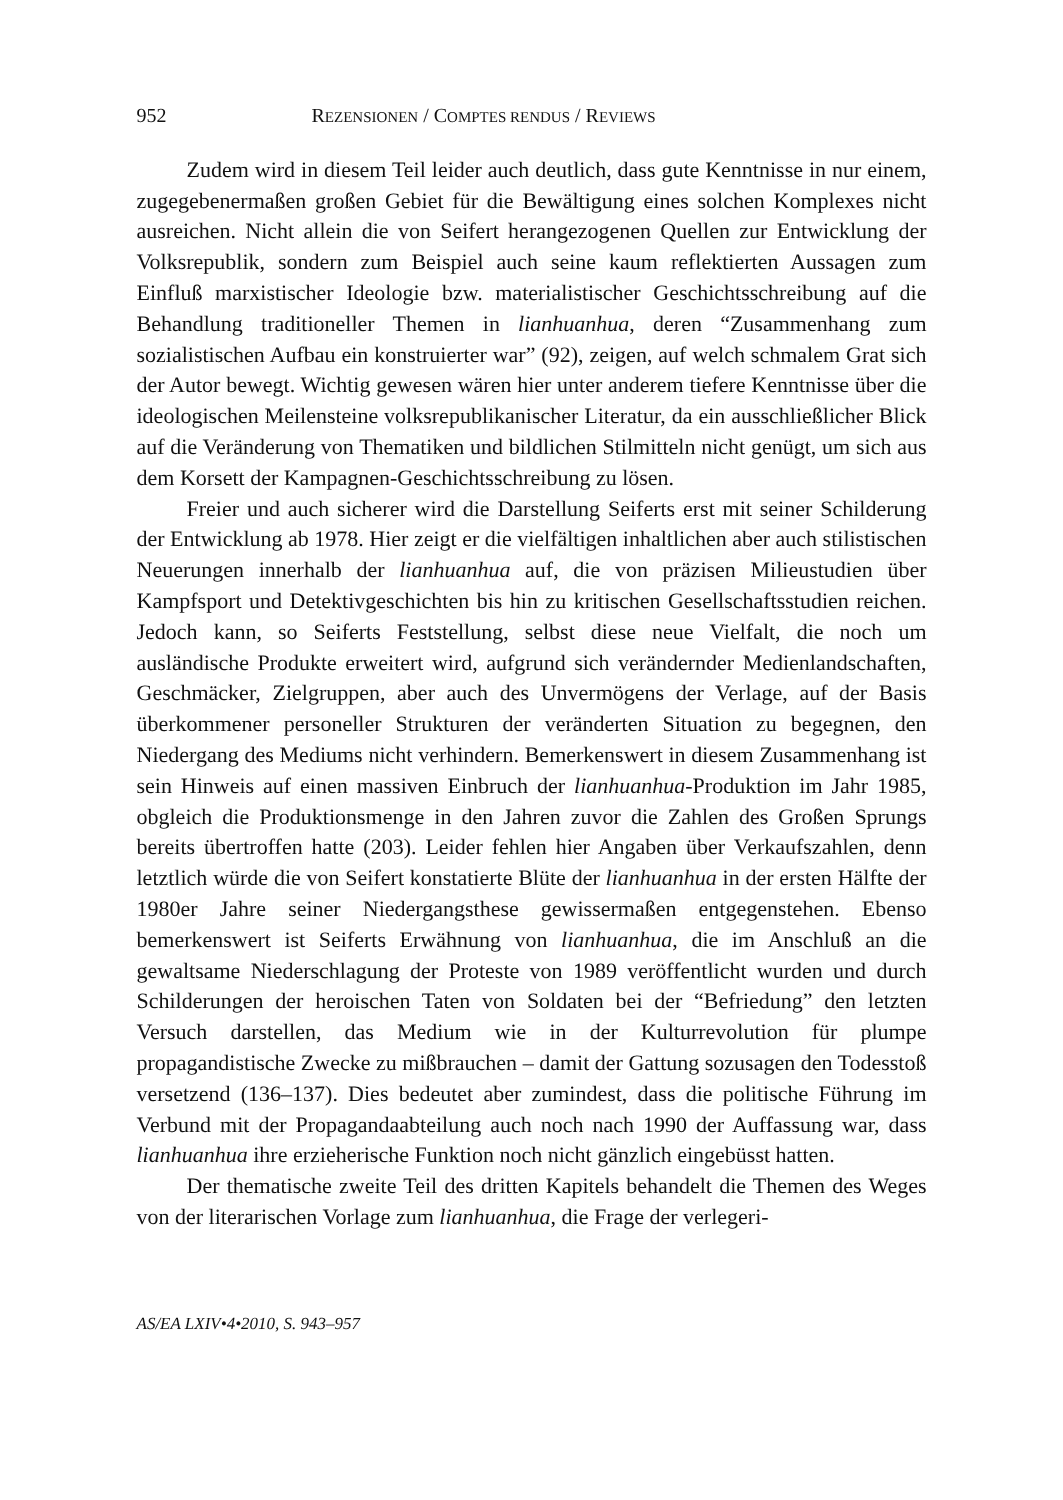952 REZENSIONEN / COMPTES RENDUS / REVIEWS
Zudem wird in diesem Teil leider auch deutlich, dass gute Kenntnisse in nur einem, zugegebenermaßen großen Gebiet für die Bewältigung eines solchen Komplexes nicht ausreichen. Nicht allein die von Seifert herangezogenen Quellen zur Entwicklung der Volksrepublik, sondern zum Beispiel auch seine kaum reflektierten Aussagen zum Einfluß marxistischer Ideologie bzw. materi­alistischer Geschichtsschreibung auf die Behandlung traditioneller Themen in lianhuanhua, deren “Zusammenhang zum sozialistischen Aufbau ein konstruier­ter war” (92), zeigen, auf welch schmalem Grat sich der Autor bewegt. Wichtig gewesen wären hier unter anderem tiefere Kenntnisse über die ideologischen Meilensteine volksrepublikanischer Literatur, da ein ausschließlicher Blick auf die Veränderung von Thematiken und bildlichen Stilmitteln nicht genügt, um sich aus dem Korsett der Kampagnen-Geschichtsschreibung zu lösen.
Freier und auch sicherer wird die Darstellung Seiferts erst mit seiner Schil­derung der Entwicklung ab 1978. Hier zeigt er die vielfältigen inhaltlichen aber auch stilistischen Neuerungen innerhalb der lianhuanhua auf, die von präzisen Milieustudien über Kampfsport und Detektivgeschichten bis hin zu kritischen Gesellschaftsstudien reichen. Jedoch kann, so Seiferts Feststellung, selbst diese neue Vielfalt, die noch um ausländische Produkte erweitert wird, aufgrund sich verändernder Medienlandschaften, Geschmäcker, Zielgruppen, aber auch des Unvermögens der Verlage, auf der Basis überkommener personeller Strukturen der veränderten Situation zu begegnen, den Niedergang des Mediums nicht ver­hindern. Bemerkenswert in diesem Zusammenhang ist sein Hinweis auf einen massiven Einbruch der lianhuanhua-Produktion im Jahr 1985, obgleich die Pro­duktionsmenge in den Jahren zuvor die Zahlen des Großen Sprungs bereits über­troffen hatte (203). Leider fehlen hier Angaben über Verkaufszahlen, denn letzt­lich würde die von Seifert konstatierte Blüte der lianhuanhua in der ersten Hälf­te der 1980er Jahre seiner Niedergangsthese gewissermaßen entgegenstehen. Ebenso bemerkenswert ist Seiferts Erwähnung von lianhuanhua, die im An­schluß an die gewaltsame Niederschlagung der Proteste von 1989 veröffentlicht wurden und durch Schilderungen der heroischen Taten von Soldaten bei der “Befriedung” den letzten Versuch darstellen, das Medium wie in der Kultur­revolution für plumpe propagandistische Zwecke zu mißbrauchen – damit der Gattung sozusagen den Todesstoß versetzend (136–137). Dies bedeutet aber zumindest, dass die politische Führung im Verbund mit der Propagandaabteilung auch noch nach 1990 der Auffassung war, dass lianhuanhua ihre erzieherische Funktion noch nicht gänzlich eingebüsst hatten.
Der thematische zweite Teil des dritten Kapitels behandelt die Themen des Weges von der literarischen Vorlage zum lianhuanhua, die Frage der verlegeri-
AS/EA LXIV•4•2010, S. 943–957